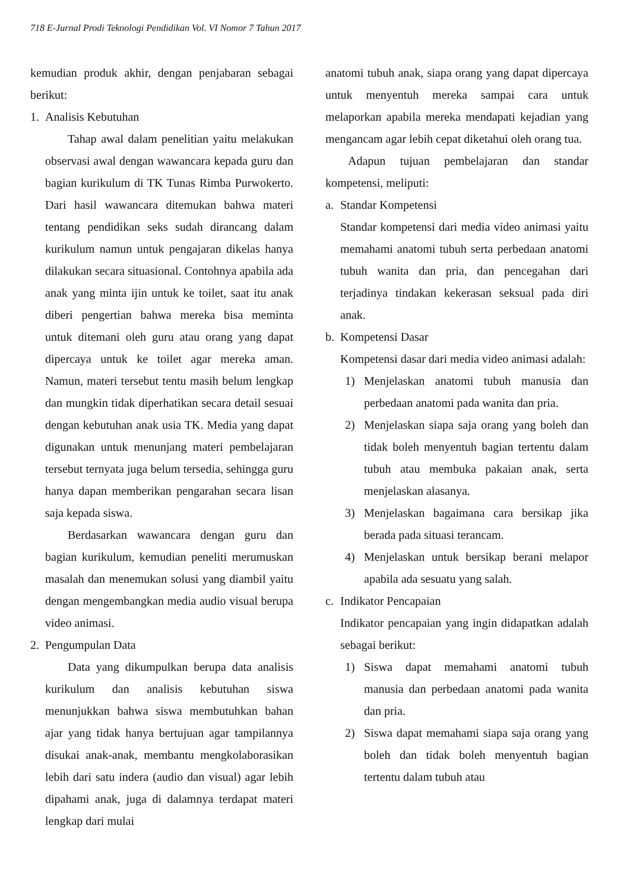718 E-Jurnal Prodi Teknologi Pendidikan Vol. VI Nomor 7 Tahun 2017
kemudian produk akhir, dengan penjabaran sebagai berikut:
1. Analisis Kebutuhan
Tahap awal dalam penelitian yaitu melakukan observasi awal dengan wawancara kepada guru dan bagian kurikulum di TK Tunas Rimba Purwokerto. Dari hasil wawancara ditemukan bahwa materi tentang pendidikan seks sudah dirancang dalam kurikulum namun untuk pengajaran dikelas hanya dilakukan secara situasional. Contohnya apabila ada anak yang minta ijin untuk ke toilet, saat itu anak diberi pengertian bahwa mereka bisa meminta untuk ditemani oleh guru atau orang yang dapat dipercaya untuk ke toilet agar mereka aman. Namun, materi tersebut tentu masih belum lengkap dan mungkin tidak diperhatikan secara detail sesuai dengan kebutuhan anak usia TK. Media yang dapat digunakan untuk menunjang materi pembelajaran tersebut ternyata juga belum tersedia, sehingga guru hanya dapan memberikan pengarahan secara lisan saja kepada siswa.
Berdasarkan wawancara dengan guru dan bagian kurikulum, kemudian peneliti merumuskan masalah dan menemukan solusi yang diambil yaitu dengan mengembangkan media audio visual berupa video animasi.
2. Pengumpulan Data
Data yang dikumpulkan berupa data analisis kurikulum dan analisis kebutuhan siswa menunjukkan bahwa siswa membutuhkan bahan ajar yang tidak hanya bertujuan agar tampilannya disukai anak-anak, membantu mengkolaborasikan lebih dari satu indera (audio dan visual) agar lebih dipahami anak, juga di dalamnya terdapat materi lengkap dari mulai
anatomi tubuh anak, siapa orang yang dapat dipercaya untuk menyentuh mereka sampai cara untuk melaporkan apabila mereka mendapati kejadian yang mengancam agar lebih cepat diketahui oleh orang tua.
Adapun tujuan pembelajaran dan standar kompetensi, meliputi:
a. Standar Kompetensi
Standar kompetensi dari media video animasi yaitu memahami anatomi tubuh serta perbedaan anatomi tubuh wanita dan pria, dan pencegahan dari terjadinya tindakan kekerasan seksual pada diri anak.
b. Kompetensi Dasar
Kompetensi dasar dari media video animasi adalah:
1) Menjelaskan anatomi tubuh manusia dan perbedaan anatomi pada wanita dan pria.
2) Menjelaskan siapa saja orang yang boleh dan tidak boleh menyentuh bagian tertentu dalam tubuh atau membuka pakaian anak, serta menjelaskan alasanya.
3) Menjelaskan bagaimana cara bersikap jika berada pada situasi terancam.
4) Menjelaskan untuk bersikap berani melapor apabila ada sesuatu yang salah.
c. Indikator Pencapaian
Indikator pencapaian yang ingin didapatkan adalah sebagai berikut:
1) Siswa dapat memahami anatomi tubuh manusia dan perbedaan anatomi pada wanita dan pria.
2) Siswa dapat memahami siapa saja orang yang boleh dan tidak boleh menyentuh bagian tertentu dalam tubuh atau